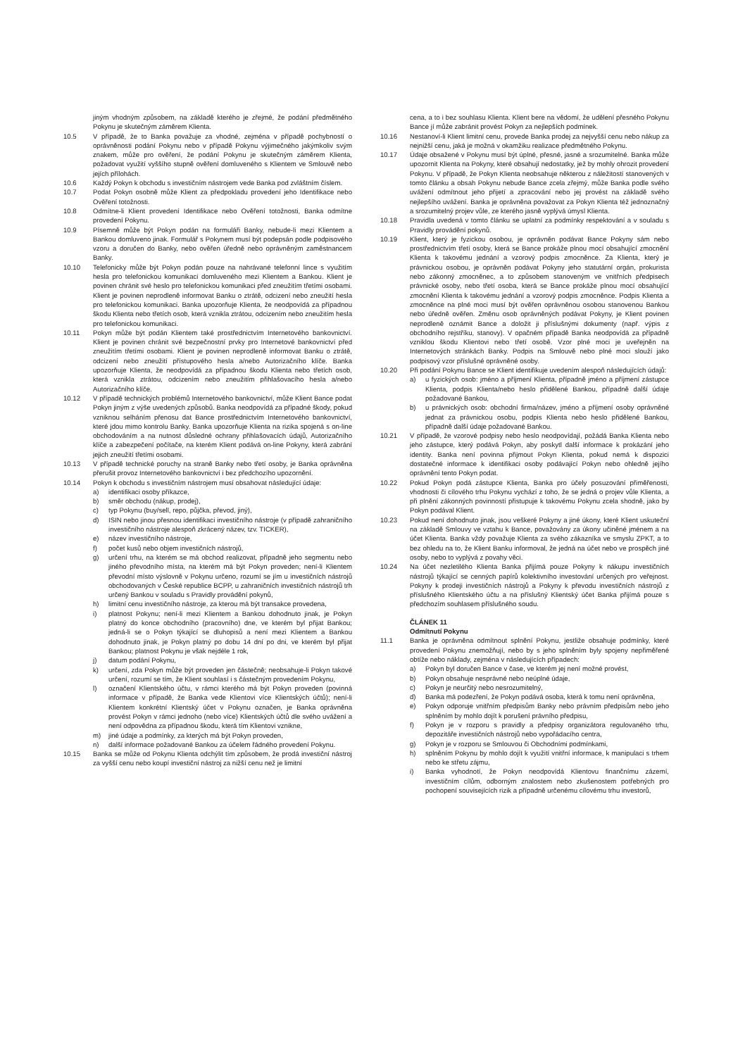jiným vhodným způsobem, na základě kterého je zřejmé, že podání předmětného Pokynu je skutečným záměrem Klienta.
10.5 V případě, že to Banka považuje za vhodné, zejména v případě pochybností o oprávněnosti podání Pokynu nebo v případě Pokynu výjimečného jakýmkoliv svým znakem, může pro ověření, že podání Pokynu je skutečným záměrem Klienta, požadovat využití vyššího stupně ověření domluveného s Klientem ve Smlouvě nebo jejích přílohách.
10.6 Každý Pokyn k obchodu s investičním nástrojem vede Banka pod zvláštním číslem.
10.7 Podat Pokyn osobně může Klient za předpokladu provedení jeho Identifikace nebo Ověření totožnosti.
10.8 Odmítne-li Klient provedení Identifikace nebo Ověření totožnosti, Banka odmítne provedení Pokynu.
10.9 Písemně může být Pokyn podán na formuláři Banky, nebude-li mezi Klientem a Bankou domluveno jinak. Formulář s Pokynem musí být podepsán podle podpisového vzoru a doručen do Banky, nebo ověřen úředně nebo oprávněným zaměstnancem Banky.
10.10 Telefonicky může být Pokyn podán pouze na nahrávané telefonní lince s využitím hesla pro telefonickou komunikaci domluveného mezi Klientem a Bankou. Klient je povinen chránit své heslo pro telefonickou komunikaci před zneužitím třetími osobami. Klient je povinen neprodleně informovat Banku o ztrátě, odcizení nebo zneužití hesla pro telefonickou komunikaci. Banka upozorňuje Klienta, že neodpovídá za případnou škodu Klienta nebo třetích osob, která vznikla ztrátou, odcizením nebo zneužitím hesla pro telefonickou komunikaci.
10.11 Pokyn může být podán Klientem také prostřednictvím Internetového bankovnictví. Klient je povinen chránit své bezpečnostní prvky pro Internetové bankovnictví před zneužitím třetími osobami. Klient je povinen neprodleně informovat Banku o ztrátě, odcizení nebo zneužití přístupového hesla a/nebo Autorizačního klíče. Banka upozorňuje Klienta, že neodpovídá za případnou škodu Klienta nebo třetích osob, která vznikla ztrátou, odcizením nebo zneužitím přihlašovacího hesla a/nebo Autorizačního klíče.
10.12 V případě technických problémů Internetového bankovnictví, může Klient Bance podat Pokyn jiným z výše uvedených způsobů. Banka neodpovídá za případné škody, pokud vzniknou selháním přenosu dat Bance prostřednictvím Internetového bankovnictví, které jdou mimo kontrolu Banky. Banka upozorňuje Klienta na rizika spojená s on-line obchodováním a na nutnost důsledné ochrany přihlašovacích údajů, Autorizačního klíče a zabezpečení počítače, na kterém Klient podává on-line Pokyny, která zabrání jejich zneužití třetími osobami.
10.13 V případě technické poruchy na straně Banky nebo třetí osoby, je Banka oprávněna přerušit provoz Internetového bankovnictví i bez předchozího upozornění.
10.14 Pokyn k obchodu s investičním nástrojem musí obsahovat následující údaje:
a) identifikaci osoby příkazce,
b) směr obchodu (nákup, prodej),
c) typ Pokynu (buy/sell, repo, půjčka, převod, jiný),
d) ISIN nebo jinou přesnou identifikaci investičního nástroje (v případě zahraničního investičního nástroje alespoň zkrácený název, tzv. TICKER),
e) název investičního nástroje,
f) počet kusů nebo objem investičních nástrojů,
g) určení trhu, na kterém se má obchod realizovat, případně jeho segmentu nebo jiného převodního místa, na kterém má být Pokyn proveden; není-li Klientem převodní místo výslovně v Pokynu určeno, rozumí se jím u investičních nástrojů obchodovaných v České republice BCPP, u zahraničních investičních nástrojů trh určený Bankou v souladu s Pravidly provádění pokynů,
h) limitní cenu investičního nástroje, za kterou má být transakce provedena,
i) platnost Pokynu; není-li mezi Klientem a Bankou dohodnuto jinak, je Pokyn platný do konce obchodního (pracovního) dne, ve kterém byl přijat Bankou; jedná-li se o Pokyn týkající se dluhopisů a není mezi Klientem a Bankou dohodnuto jinak, je Pokyn platný po dobu 14 dní po dni, ve kterém byl přijat Bankou; platnost Pokynu je však nejdéle 1 rok,
j) datum podání Pokynu,
k) určení, zda Pokyn může být proveden jen částečně; neobsahuje-li Pokyn takové určení, rozumí se tím, že Klient souhlasí i s částečným provedením Pokynu,
l) označení Klientského účtu, v rámci kterého má být Pokyn proveden (povinná informace v případě, že Banka vede Klientovi více Klientských účtů); není-li Klientem konkrétní Klientský účet v Pokynu označen, je Banka oprávněna provést Pokyn v rámci jednoho (nebo více) Klientských účtů dle svého uvážení a není odpovědna za případnou škodu, která tím Klientovi vznikne,
m) jiné údaje a podmínky, za kterých má být Pokyn proveden,
n) další informace požadované Bankou za účelem řádného provedení Pokynu.
10.15 Banka se může od Pokynu Klienta odchýlit tím způsobem, že prodá investiční nástroj za vyšší cenu nebo koupí investiční nástroj za nižší cenu než je limitní
cena, a to i bez souhlasu Klienta. Klient bere na vědomí, že udělení přesného Pokynu Bance jí může zabránit provést Pokyn za nejlepších podmínek.
10.16 Nestanoví-li Klient limitní cenu, provede Banka prodej za nejvyšší cenu nebo nákup za nejnižší cenu, jaká je možná v okamžiku realizace předmětného Pokynu.
10.17 Údaje obsažené v Pokynu musí být úplné, přesné, jasné a srozumitelné. Banka může upozornit Klienta na Pokyny, které obsahují nedostatky, jež by mohly ohrozit provedení Pokynu. V případě, že Pokyn Klienta neobsahuje některou z náležitostí stanovených v tomto článku a obsah Pokynu nebude Bance zcela zřejmý, může Banka podle svého uvážení odmítnout jeho přijetí a zpracování nebo jej provést na základě svého nejlepšího uvážení. Banka je oprávněna považovat za Pokyn Klienta též jednoznačný a srozumitelný projev vůle, ze kterého jasně vyplývá úmysl Klienta.
10.18 Pravidla uvedená v tomto článku se uplatní za podmínky respektování a v souladu s Pravidly provádění pokynů.
10.19 Klient, který je fyzickou osobou, je oprávněn podávat Bance Pokyny sám nebo prostřednictvím třetí osoby, která se Bance prokáže plnou mocí obsahující zmocnění Klienta k takovému jednání a vzorový podpis zmocněnce. Za Klienta, který je právnickou osobou, je oprávněn podávat Pokyny jeho statutární orgán, prokurista nebo zákonný zmocněnec, a to způsobem stanoveným ve vnitřních předpisech právnické osoby, nebo třetí osoba, která se Bance prokáže plnou mocí obsahující zmocnění Klienta k takovému jednání a vzorový podpis zmocněnce. Podpis Klienta a zmocněnce na plné moci musí být ověřen oprávněnou osobou stanovenou Bankou nebo úředně ověřen. Změnu osob oprávněných podávat Pokyny, je Klient povinen neprodleně oznámit Bance a doložit ji příslušnými dokumenty (např. výpis z obchodního rejstříku, stanovy). V opačném případě Banka neodpovídá za případně vzniklou škodu Klientovi nebo třetí osobě. Vzor plné moci je uveřejněn na Internetových stránkách Banky. Podpis na Smlouvě nebo plné moci slouží jako podpisový vzor příslušné oprávněné osoby.
10.20 Při podání Pokynu Bance se Klient identifikuje uvedením alespoň následujících údajů:
a) u fyzických osob: jméno a příjmení Klienta, případně jméno a příjmení zástupce Klienta, podpis Klienta/nebo heslo přidělené Bankou, případně další údaje požadované Bankou,
b) u právnických osob: obchodní firma/název, jméno a příjmení osoby oprávněné jednat za právnickou osobu, podpis Klienta nebo heslo přidělené Bankou, případně další údaje požadované Bankou.
10.21 V případě, že vzorové podpisy nebo heslo neodpovídají, požádá Banka Klienta nebo jeho zástupce, který podává Pokyn, aby poskytl další informace k prokázání jeho identity. Banka není povinna přijmout Pokyn Klienta, pokud nemá k dispozici dostatečné informace k identifikaci osoby podávající Pokyn nebo ohledně jejího oprávnění tento Pokyn podat.
10.22 Pokud Pokyn podá zástupce Klienta, Banka pro účely posuzování přiměřenosti, vhodnosti či cílového trhu Pokynu vychází z toho, že se jedná o projev vůle Klienta, a při plnění zákonných povinností přistupuje k takovému Pokynu zcela shodně, jako by Pokyn podával Klient.
10.23 Pokud není dohodnuto jinak, jsou veškeré Pokyny a jiné úkony, které Klient uskuteční na základě Smlouvy ve vztahu k Bance, považovány za úkony učiněné jménem a na účet Klienta. Banka vždy považuje Klienta za svého zákazníka ve smyslu ZPKT, a to bez ohledu na to, že Klient Banku informoval, že jedná na účet nebo ve prospěch jiné osoby, nebo to vyplývá z povahy věci.
10.24 Na účet nezletilého Klienta Banka přijímá pouze Pokyny k nákupu investičních nástrojů týkající se cenných papírů kolektivního investování určených pro veřejnost. Pokyny k prodeji investičních nástrojů a Pokyny k převodu investičních nástrojů z příslušného Klientského účtu a na příslušný Klientský účet Banka přijímá pouze s předchozím souhlasem příslušného soudu.
ČLÁNEK 11
Odmítnutí Pokynu
11.1 Banka je oprávněna odmítnout splnění Pokynu, jestliže obsahuje podmínky, které provedení Pokynu znemožňují, nebo by s jeho splněním byly spojeny nepřiměřené obtíže nebo náklady, zejména v následujících případech:
a) Pokyn byl doručen Bance v čase, ve kterém jej není možné provést,
b) Pokyn obsahuje nesprávné nebo neúplné údaje,
c) Pokyn je neurčitý nebo nesrozumitelný,
d) Banka má podezření, že Pokyn podává osoba, která k tomu není oprávněna,
e) Pokyn odporuje vnitřním předpisům Banky nebo právním předpisům nebo jeho splněním by mohlo dojít k porušení právního předpisu,
f) Pokyn je v rozporu s pravidly a předpisy organizátora regulovaného trhu, depozitáře investičních nástrojů nebo vypořádacího centra,
g) Pokyn je v rozporu se Smlouvou či Obchodními podmínkami,
h) splněním Pokynu by mohlo dojít k využití vnitřní informace, k manipulaci s trhem nebo ke střetu zájmu,
i) Banka vyhodnotí, že Pokyn neodpovídá Klientovu finančnímu zázemí, investičním cílům, odborným znalostem nebo zkušenostem potřebných pro pochopení souvisejících rizik a případně určenému cílovému trhu investorů,